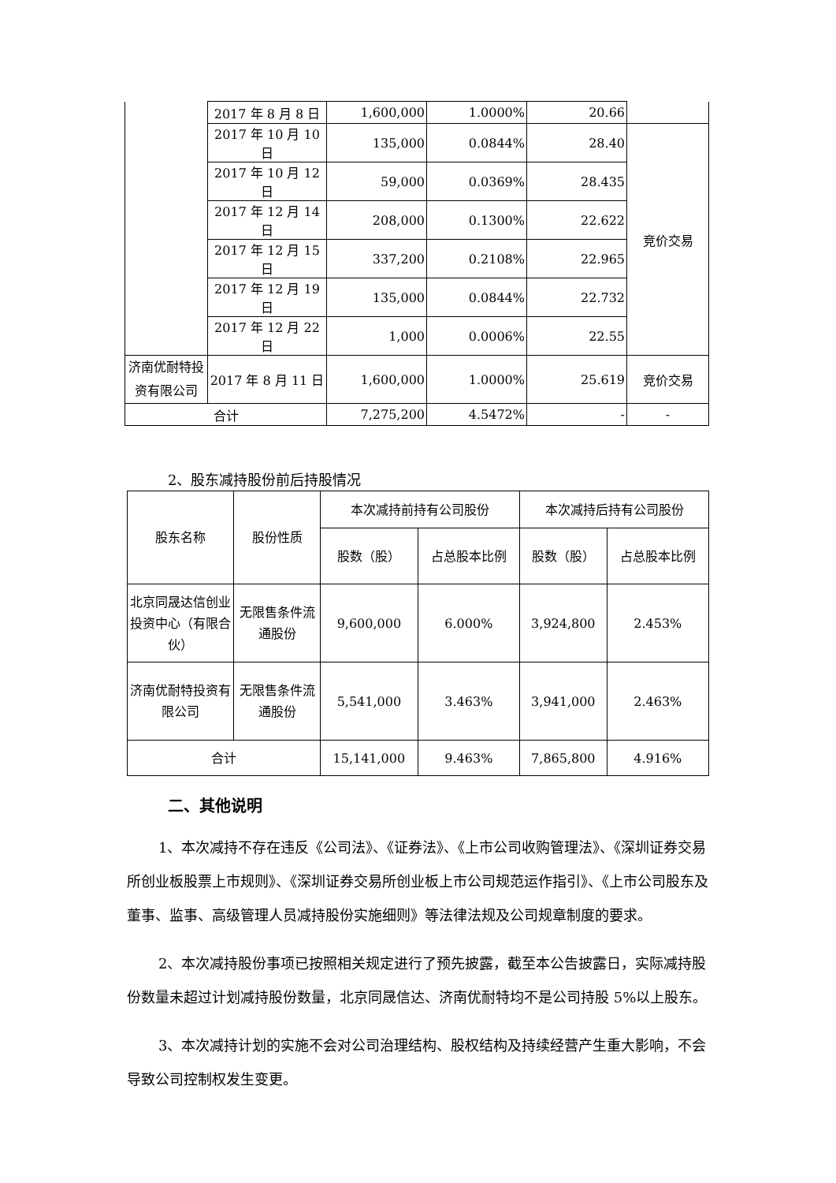| | 2017 年 8 月 8 日 | 1,600,000 | 1.0000% | 20.66 | |
| | 2017 年 10 月 10 日 | 135,000 | 0.0844% | 28.40 | 竞价交易 |
| | 2017 年 10 月 12 日 | 59,000 | 0.0369% | 28.435 | |
| | 2017 年 12 月 14 日 | 208,000 | 0.1300% | 22.622 | |
| | 2017 年 12 月 15 日 | 337,200 | 0.2108% | 22.965 | |
| | 2017 年 12 月 19 日 | 135,000 | 0.0844% | 22.732 | |
| | 2017 年 12 月 22 日 | 1,000 | 0.0006% | 22.55 | |
| 济南优耐特投资有限公司 | 2017 年 8 月 11 日 | 1,600,000 | 1.0000% | 25.619 | 竞价交易 |
| 合计 | | 7,275,200 | 4.5472% | - | - |
2、股东减持股份前后持股情况
| 股东名称 | 股份性质 | 本次减持前持有公司股份 | | 本次减持后持有公司股份 | |
| --- | --- | --- | --- | --- | --- |
| | | 股数（股） | 占总股本比例 | 股数（股） | 占总股本比例 |
| 北京同晟达信创业投资中心（有限合伙） | 无限售条件流通股份 | 9,600,000 | 6.000% | 3,924,800 | 2.453% |
| 济南优耐特投资有限公司 | 无限售条件流通股份 | 5,541,000 | 3.463% | 3,941,000 | 2.463% |
| 合计 | | 15,141,000 | 9.463% | 7,865,800 | 4.916% |
二、其他说明
1、本次减持不存在违反《公司法》、《证券法》、《上市公司收购管理法》、《深圳证券交易所创业板股票上市规则》、《深圳证券交易所创业板上市公司规范运作指引》、《上市公司股东及董事、监事、高级管理人员减持股份实施细则》等法律法规及公司规章制度的要求。
2、本次减持股份事项已按照相关规定进行了预先披露，截至本公告披露日，实际减持股份数量未超过计划减持股份数量，北京同晟信达、济南优耐特均不是公司持股 5%以上股东。
3、本次减持计划的实施不会对公司治理结构、股权结构及持续经营产生重大影响，不会导致公司控制权发生变更。